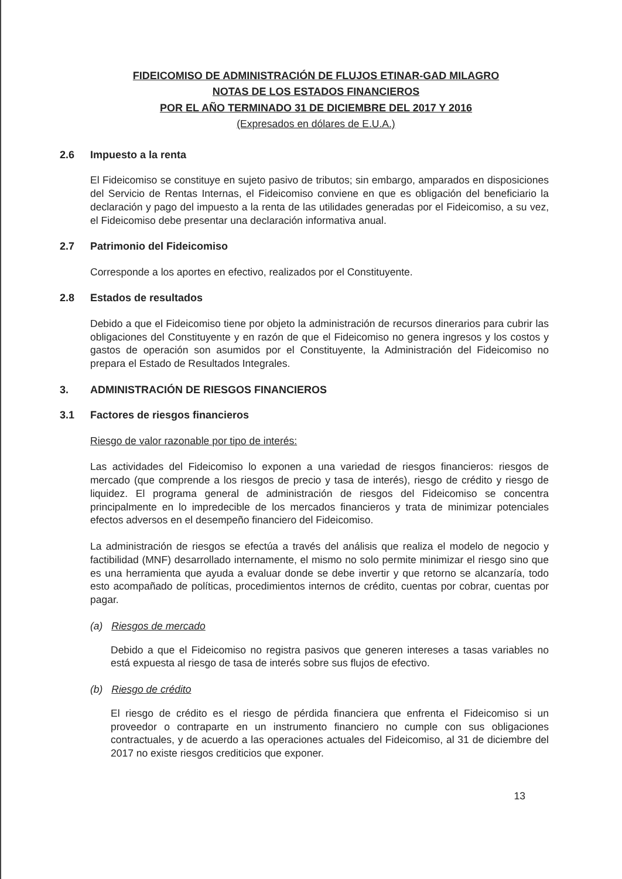FIDEICOMISO DE ADMINISTRACIÓN DE FLUJOS ETINAR-GAD MILAGRO
NOTAS DE LOS ESTADOS FINANCIEROS
POR EL AÑO TERMINADO 31 DE DICIEMBRE DEL 2017 Y 2016
(Expresados en dólares de E.U.A.)
2.6 Impuesto a la renta
El Fideicomiso se constituye en sujeto pasivo de tributos; sin embargo, amparados en disposiciones del Servicio de Rentas Internas, el Fideicomiso conviene en que es obligación del beneficiario la declaración y pago del impuesto a la renta de las utilidades generadas por el Fideicomiso, a su vez, el Fideicomiso debe presentar una declaración informativa anual.
2.7 Patrimonio del Fideicomiso
Corresponde a los aportes en efectivo, realizados por el Constituyente.
2.8 Estados de resultados
Debido a que el Fideicomiso tiene por objeto la administración de recursos dinerarios para cubrir las obligaciones del Constituyente y en razón de que el Fideicomiso no genera ingresos y los costos y gastos de operación son asumidos por el Constituyente, la Administración del Fideicomiso no prepara el Estado de Resultados Integrales.
3. ADMINISTRACIÓN DE RIESGOS FINANCIEROS
3.1 Factores de riesgos financieros
Riesgo de valor razonable por tipo de interés:
Las actividades del Fideicomiso lo exponen a una variedad de riesgos financieros: riesgos de mercado (que comprende a los riesgos de precio y tasa de interés), riesgo de crédito y riesgo de liquidez. El programa general de administración de riesgos del Fideicomiso se concentra principalmente en lo impredecible de los mercados financieros y trata de minimizar potenciales efectos adversos en el desempeño financiero del Fideicomiso.
La administración de riesgos se efectúa a través del análisis que realiza el modelo de negocio y factibilidad (MNF) desarrollado internamente, el mismo no solo permite minimizar el riesgo sino que es una herramienta que ayuda a evaluar donde se debe invertir y que retorno se alcanzaría, todo esto acompañado de políticas, procedimientos internos de crédito, cuentas por cobrar, cuentas por pagar.
(a) Riesgos de mercado
Debido a que el Fideicomiso no registra pasivos que generen intereses a tasas variables no está expuesta al riesgo de tasa de interés sobre sus flujos de efectivo.
(b) Riesgo de crédito
El riesgo de crédito es el riesgo de pérdida financiera que enfrenta el Fideicomiso si un proveedor o contraparte en un instrumento financiero no cumple con sus obligaciones contractuales, y de acuerdo a las operaciones actuales del Fideicomiso, al 31 de diciembre del 2017 no existe riesgos crediticios que exponer.
13